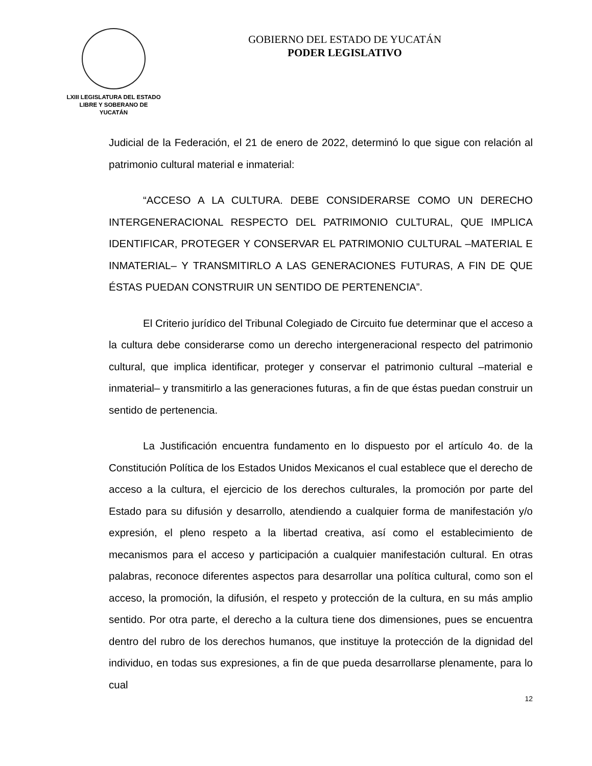LXIII LEGISLATURA DEL ESTADO
LIBRE Y SOBERANO DE
YUCATÁN
GOBIERNO DEL ESTADO DE YUCATÁN
PODER LEGISLATIVO
Judicial de la Federación, el 21 de enero de 2022, determinó lo que sigue con relación al patrimonio cultural material e inmaterial:
“ACCESO A LA CULTURA. DEBE CONSIDERARSE COMO UN DERECHO INTERGENERACIONAL RESPECTO DEL PATRIMONIO CULTURAL, QUE IMPLICA IDENTIFICAR, PROTEGER Y CONSERVAR EL PATRIMONIO CULTURAL –MATERIAL E INMATERIAL– Y TRANSMITIRLO A LAS GENERACIONES FUTURAS, A FIN DE QUE ÉSTAS PUEDAN CONSTRUIR UN SENTIDO DE PERTENENCIA”.
El Criterio jurídico del Tribunal Colegiado de Circuito fue determinar que el acceso a la cultura debe considerarse como un derecho intergeneracional respecto del patrimonio cultural, que implica identificar, proteger y conservar el patrimonio cultural –material e inmaterial– y transmitirlo a las generaciones futuras, a fin de que éstas puedan construir un sentido de pertenencia.
La Justificación encuentra fundamento en lo dispuesto por el artículo 4o. de la Constitución Política de los Estados Unidos Mexicanos el cual establece que el derecho de acceso a la cultura, el ejercicio de los derechos culturales, la promoción por parte del Estado para su difusión y desarrollo, atendiendo a cualquier forma de manifestación y/o expresión, el pleno respeto a la libertad creativa, así como el establecimiento de mecanismos para el acceso y participación a cualquier manifestación cultural. En otras palabras, reconoce diferentes aspectos para desarrollar una política cultural, como son el acceso, la promoción, la difusión, el respeto y protección de la cultura, en su más amplio sentido. Por otra parte, el derecho a la cultura tiene dos dimensiones, pues se encuentra dentro del rubro de los derechos humanos, que instituye la protección de la dignidad del individuo, en todas sus expresiones, a fin de que pueda desarrollarse plenamente, para lo cual
12